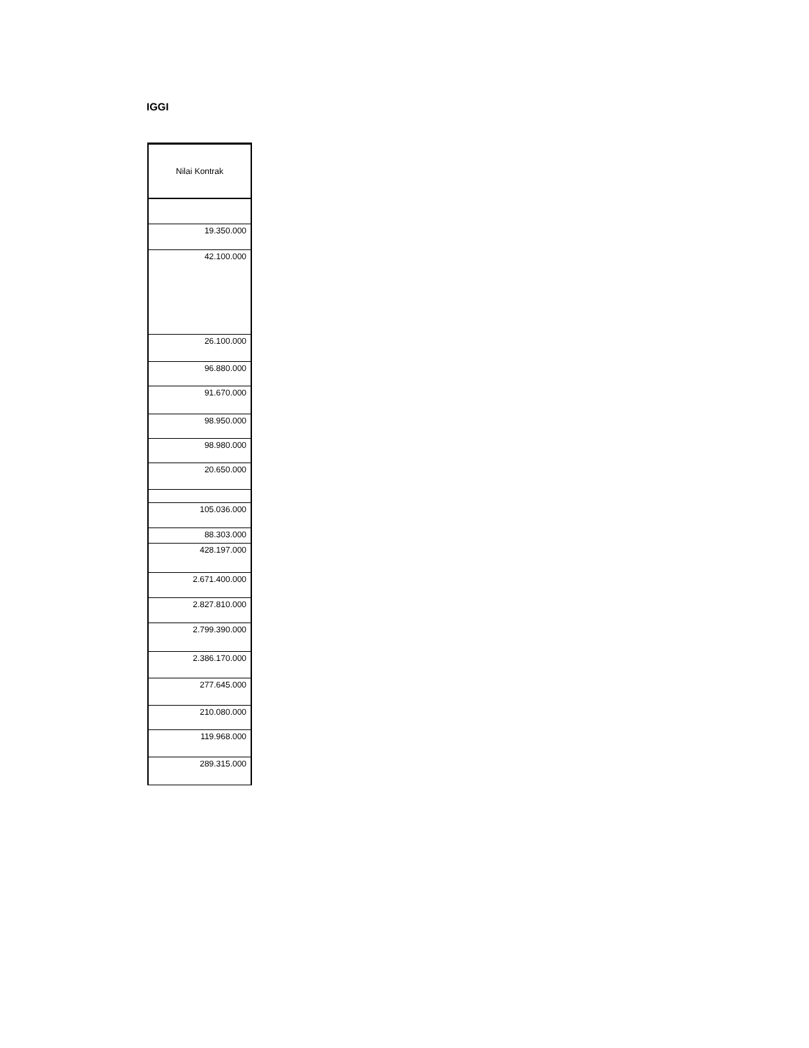IGGI
| Nilai Kontrak |
| --- |
| 19.350.000 |
| 42.100.000 |
| 26.100.000 |
| 96.880.000 |
| 91.670.000 |
| 98.950.000 |
| 98.980.000 |
| 20.650.000 |
| 105.036.000 |
| 88.303.000 |
| 428.197.000 |
| 2.671.400.000 |
| 2.827.810.000 |
| 2.799.390.000 |
| 2.386.170.000 |
| 277.645.000 |
| 210.080.000 |
| 119.968.000 |
| 289.315.000 |